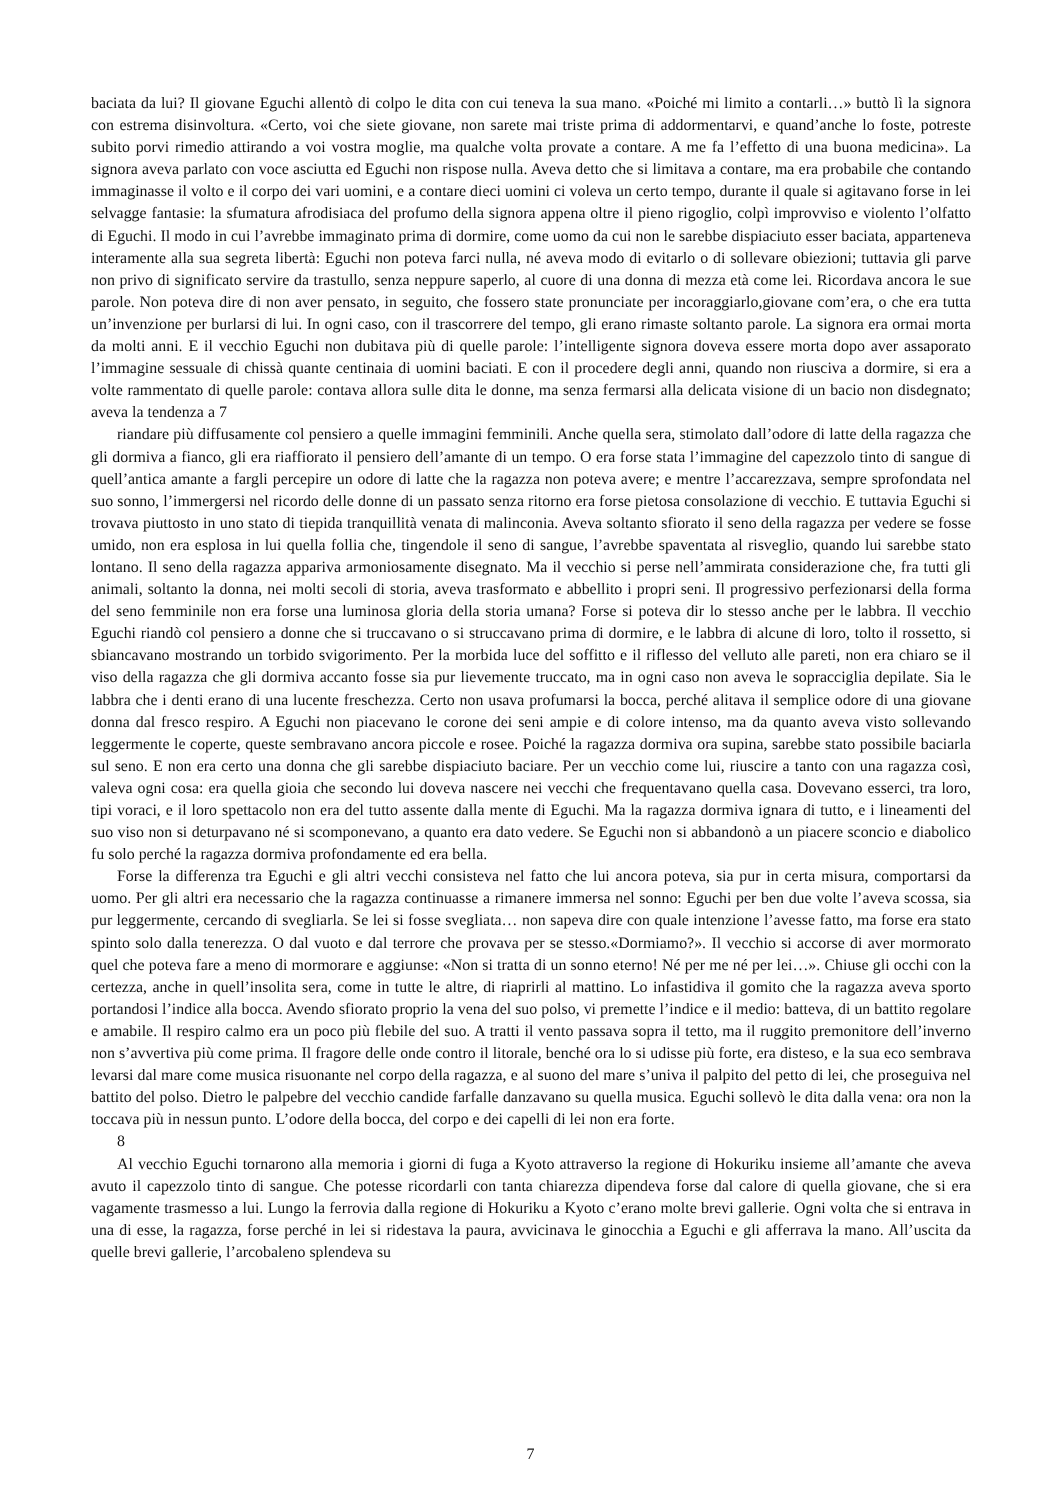baciata da lui? Il giovane Eguchi allentò di colpo le dita con cui teneva la sua mano. «Poiché mi limito a contarli…» buttò lì la signora con estrema disinvoltura. «Certo, voi che siete giovane, non sarete mai triste prima di addormentarvi, e quand’anche lo foste, potreste subito porvi rimedio attirando a voi vostra moglie, ma qualche volta provate a contare. A me fa l’effetto di una buona medicina». La signora aveva parlato con voce asciutta ed Eguchi non rispose nulla. Aveva detto che si limitava a contare, ma era probabile che contando immaginasse il volto e il corpo dei vari uomini, e a contare dieci uomini ci voleva un certo tempo, durante il quale si agitavano forse in lei selvagge fantasie: la sfumatura afrodisiaca del profumo della signora appena oltre il pieno rigoglio, colpì improvviso e violento l’olfatto di Eguchi. Il modo in cui l’avrebbe immaginato prima di dormire, come uomo da cui non le sarebbe dispiaciuto esser baciata, apparteneva interamente alla sua segreta libertà: Eguchi non poteva farci nulla, né aveva modo di evitarlo o di sollevare obiezioni; tuttavia gli parve non privo di significato servire da trastullo, senza neppure saperlo, al cuore di una donna di mezza età come lei. Ricordava ancora le sue parole. Non poteva dire di non aver pensato, in seguito, che fossero state pronunciate per incoraggiarlo,giovane com’era, o che era tutta un’invenzione per burlarsi di lui. In ogni caso, con il trascorrere del tempo, gli erano rimaste soltanto parole. La signora era ormai morta da molti anni. E il vecchio Eguchi non dubitava più di quelle parole: l’intelligente signora doveva essere morta dopo aver assaporato l’immagine sessuale di chissà quante centinaia di uomini baciati. E con il procedere degli anni, quando non riusciva a dormire, si era a volte rammentato di quelle parole: contava allora sulle dita le donne, ma senza fermarsi alla delicata visione di un bacio non disdegnato; aveva la tendenza a 7
riandare più diffusamente col pensiero a quelle immagini femminili. Anche quella sera, stimolato dall’odore di latte della ragazza che gli dormiva a fianco, gli era riaffiorato il pensiero dell’amante di un tempo. O era forse stata l’immagine del capezzolo tinto di sangue di quell’antica amante a fargli percepire un odore di latte che la ragazza non poteva avere; e mentre l’accarezzava, sempre sprofondata nel suo sonno, l’immergersi nel ricordo delle donne di un passato senza ritorno era forse pietosa consolazione di vecchio. E tuttavia Eguchi si trovava piuttosto in uno stato di tiepida tranquillità venata di malinconia. Aveva soltanto sfiorato il seno della ragazza per vedere se fosse umido, non era esplosa in lui quella follia che, tingendole il seno di sangue, l’avrebbe spaventata al risveglio, quando lui sarebbe stato lontano. Il seno della ragazza appariva armoniosamente disegnato. Ma il vecchio si perse nell’ammirata considerazione che, fra tutti gli animali, soltanto la donna, nei molti secoli di storia, aveva trasformato e abbellito i propri seni. Il progressivo perfezionarsi della forma del seno femminile non era forse una luminosa gloria della storia umana? Forse si poteva dir lo stesso anche per le labbra. Il vecchio Eguchi riandò col pensiero a donne che si truccavano o si struccavano prima di dormire, e le labbra di alcune di loro, tolto il rossetto, si sbiancavano mostrando un torbido svigorimento. Per la morbida luce del soffitto e il riflesso del velluto alle pareti, non era chiaro se il viso della ragazza che gli dormiva accanto fosse sia pur lievemente truccato, ma in ogni caso non aveva le sopracciglia depilate. Sia le labbra che i denti erano di una lucente freschezza. Certo non usava profumarsi la bocca, perché alitava il semplice odore di una giovane donna dal fresco respiro. A Eguchi non piacevano le corone dei seni ampie e di colore intenso, ma da quanto aveva visto sollevando leggermente le coperte, queste sembravano ancora piccole e rosee. Poiché la ragazza dormiva ora supina, sarebbe stato possibile baciarla sul seno. E non era certo una donna che gli sarebbe dispiaciuto baciare. Per un vecchio come lui, riuscire a tanto con una ragazza così, valeva ogni cosa: era quella gioia che secondo lui doveva nascere nei vecchi che frequentavano quella casa. Dovevano esserci, tra loro, tipi voraci, e il loro spettacolo non era del tutto assente dalla mente di Eguchi. Ma la ragazza dormiva ignara di tutto, e i lineamenti del suo viso non si deturpavano né si scomponevano, a quanto era dato vedere. Se Eguchi non si abbandonò a un piacere sconcio e diabolico fu solo perché la ragazza dormiva profondamente ed era bella.
Forse la differenza tra Eguchi e gli altri vecchi consisteva nel fatto che lui ancora poteva, sia pur in certa misura, comportarsi da uomo. Per gli altri era necessario che la ragazza continuasse a rimanere immersa nel sonno: Eguchi per ben due volte l’aveva scossa, sia pur leggermente, cercando di svegliarla. Se lei si fosse svegliata… non sapeva dire con quale intenzione l’avesse fatto, ma forse era stato spinto solo dalla tenerezza. O dal vuoto e dal terrore che provava per se stesso.«Dormiamo?». Il vecchio si accorse di aver mormorato quel che poteva fare a meno di mormorare e aggiunse: «Non si tratta di un sonno eterno! Né per me né per lei…». Chiuse gli occhi con la certezza, anche in quell’insolita sera, come in tutte le altre, di riaprirli al mattino. Lo infastidiva il gomito che la ragazza aveva sporto portandosi l’indice alla bocca. Avendo sfiorato proprio la vena del suo polso, vi premette l’indice e il medio: batteva, di un battito regolare e amabile. Il respiro calmo era un poco più flebile del suo. A tratti il vento passava sopra il tetto, ma il ruggito premonitore dell’inverno non s’avvertiva più come prima. Il fragore delle onde contro il litorale, benché ora lo si udisse più forte, era disteso, e la sua eco sembrava levarsi dal mare come musica risuonante nel corpo della ragazza, e al suono del mare s’univa il palpito del petto di lei, che proseguiva nel battito del polso. Dietro le palpebre del vecchio candide farfalle danzavano su quella musica. Eguchi sollevò le dita dalla vena: ora non la toccava più in nessun punto. L’odore della bocca, del corpo e dei capelli di lei non era forte.
8
Al vecchio Eguchi tornarono alla memoria i giorni di fuga a Kyoto attraverso la regione di Hokuriku insieme all’amante che aveva avuto il capezzolo tinto di sangue. Che potesse ricordarli con tanta chiarezza dipendeva forse dal calore di quella giovane, che si era vagamente trasmesso a lui. Lungo la ferrovia dalla regione di Hokuriku a Kyoto c’erano molte brevi gallerie. Ogni volta che si entrava in una di esse, la ragazza, forse perché in lei si ridestava la paura, avvicinava le ginocchia a Eguchi e gli afferrava la mano. All’uscita da quelle brevi gallerie, l’arcobaleno splendeva su
7